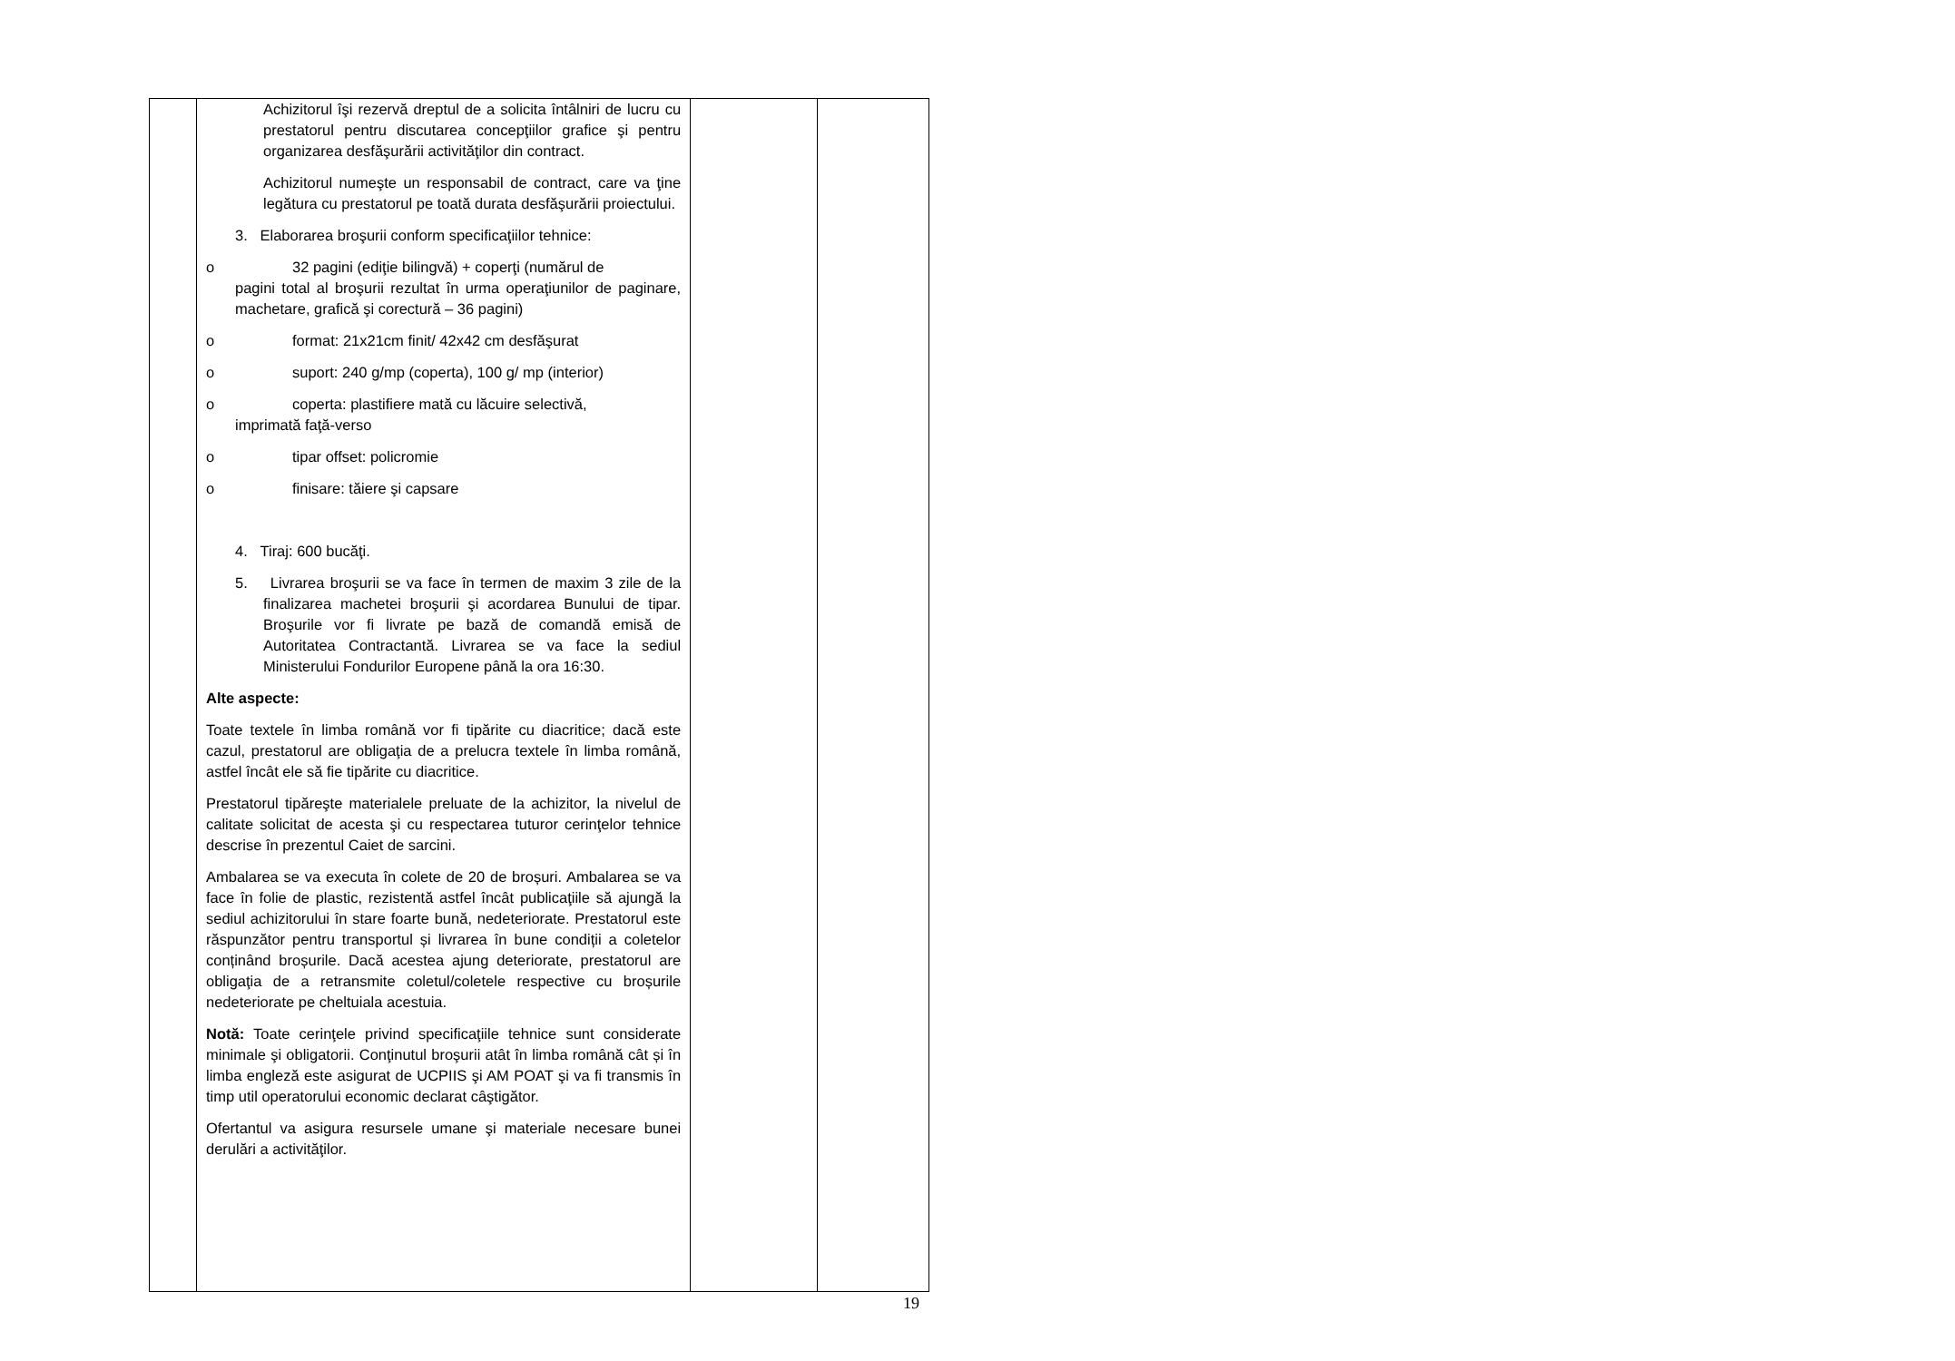| | Achizitorul îşi rezervă dreptul de a solicita întâlniri de lucru cu prestatorul pentru discutarea concepţiilor grafice şi pentru organizarea desfăşurării activităţilor din contract. Achizitorul numeşte un responsabil de contract, care va ţine legătura cu prestatorul pe toată durata desfăşurării proiectului. 3. Elaborarea broşurii conform specificaţiilor tehnice: o 32 pagini (ediţie bilingvă) + coperţi (numărul de pagini total al broşurii rezultat în urma operaţiunilor de paginare, machetare, grafică şi corectură – 36 pagini) o format: 21x21cm finit/ 42x42 cm desfăşurat o suport: 240 g/mp (coperta), 100 g/ mp (interior) o coperta: plastifiere mată cu lăcuire selectivă, imprimată faţă-verso o tipar offset: policromie o finisare: tăiere şi capsare 4. Tiraj: 600 bucăţi. 5. Livrarea broşurii se va face în termen de maxim 3 zile de la finalizarea machetei broşurii şi acordarea Bunului de tipar. Broşurile vor fi livrate pe bază de comandă emisă de Autoritatea Contractantă. Livrarea se va face la sediul Ministerului Fondurilor Europene până la ora 16:30. Alte aspecte: Toate textele în limba română vor fi tipărite cu diacritice; dacă este cazul, prestatorul are obligaţia de a prelucra textele în limba română, astfel încât ele să fie tipărite cu diacritice. Prestatorul tipăreşte materialele preluate de la achizitor, la nivelul de calitate solicitat de acesta şi cu respectarea tuturor cerinţelor tehnice descrise în prezentul Caiet de sarcini. Ambalarea se va executa în colete de 20 de broșuri. Ambalarea se va face în folie de plastic, rezistentă astfel încât publicaţiile să ajungă la sediul achizitorului în stare foarte bună, nedeteriorate. Prestatorul este răspunzător pentru transportul și livrarea în bune condiții a coletelor conținând broșurile. Dacă acestea ajung deteriorate, prestatorul are obligaţia de a retransmite coletul/coletele respective cu broșurile nedeteriorate pe cheltuiala acestuia. Notă: Toate cerinţele privind specificaţiile tehnice sunt considerate minimale şi obligatorii. Conţinutul broşurii atât în limba română cât și în limba engleză este asigurat de UCPIIS şi AM POAT şi va fi transmis în timp util operatorului economic declarat câştigător. Ofertantul va asigura resursele umane şi materiale necesare bunei derulări a activităţilor. | | |
19